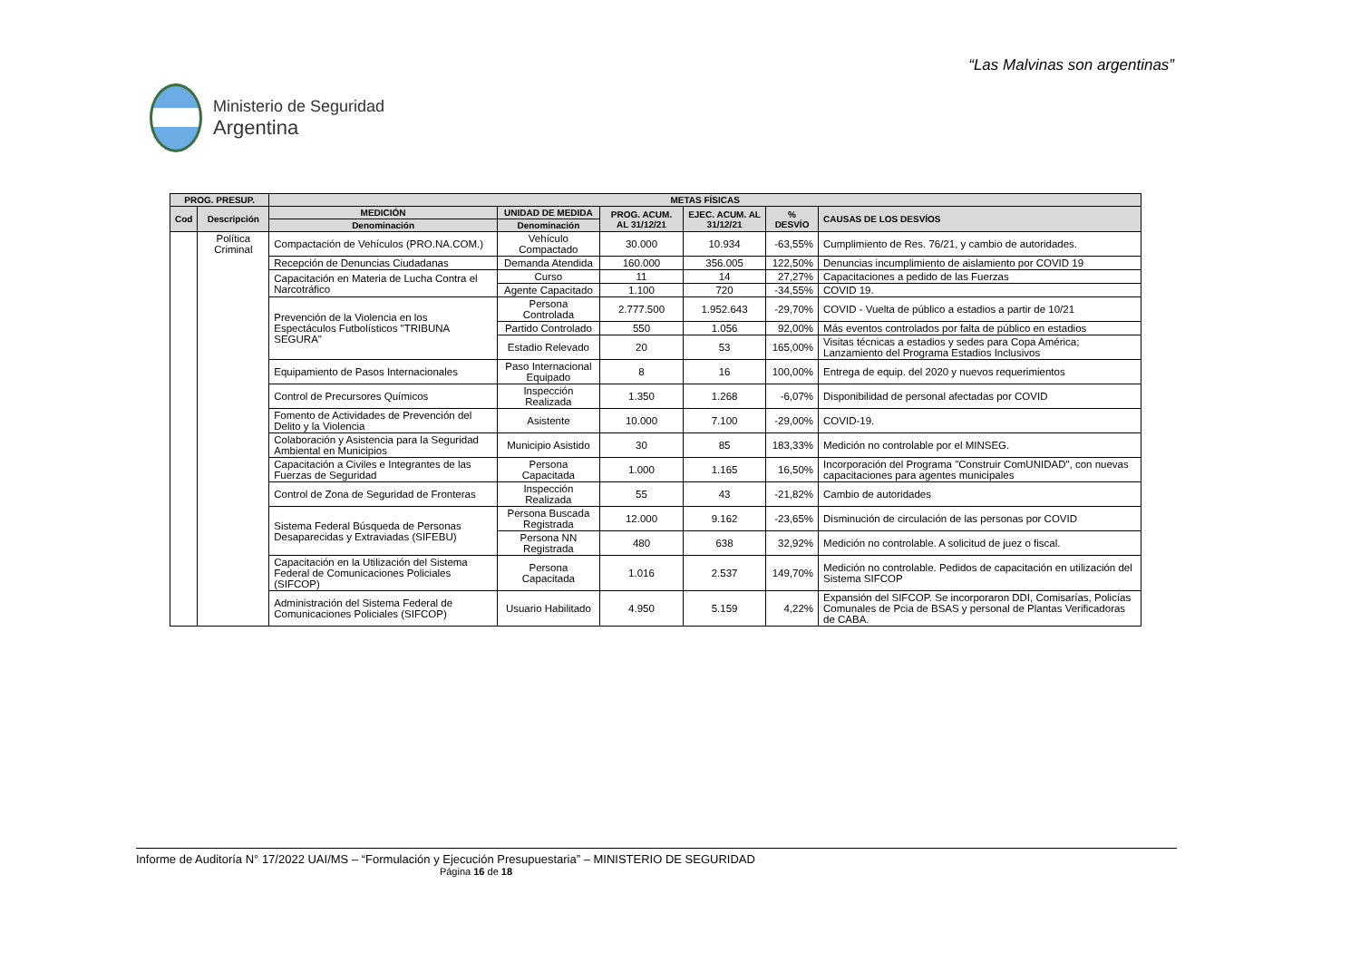“Las Malvinas son argentinas”
Ministerio de Seguridad
Argentina
| PROG. PRESUP. | | METAS FÍSICAS | | | | | |
| --- | --- | --- | --- | --- | --- | --- | --- |
| Cod | Descripción | MEDICIÓN | UNIDAD DE MEDIDA | PROG. ACUM. AL 31/12/21 | EJEC. ACUM. AL 31/12/21 | % DESVÍO | CAUSAS DE LOS DESVÍOS |
| | | Denominación | Denominación | | | | |
| | Política Criminal | Compactación de Vehículos (PRO.NA.COM.) | Vehículo Compactado | 30.000 | 10.934 | -63,55% | Cumplimiento de Res. 76/21, y cambio de autoridades. |
| | | Recepción de Denuncias Ciudadanas | Demanda Atendida | 160.000 | 356.005 | 122,50% | Denuncias incumplimiento de aislamiento por COVID 19 |
| | | Capacitación en Materia de Lucha Contra el Narcotráfico | Curso | 11 | 14 | 27,27% | Capacitaciones a pedido de las Fuerzas |
| | | | Agente Capacitado | 1.100 | 720 | -34,55% | COVID 19. |
| | | Prevención de la Violencia en los Espectáculos Futbolísticos "TRIBUNA SEGURA" | Persona Controlada | 2.777.500 | 1.952.643 | -29,70% | COVID - Vuelta de público a estadios a partir de 10/21 |
| | | | Partido Controlado | 550 | 1.056 | 92,00% | Más eventos controlados por falta de público en estadios |
| | | | Estadio Relevado | 20 | 53 | 165,00% | Visitas técnicas a estadios y sedes para Copa América; Lanzamiento del Programa Estadios Inclusivos |
| | | Equipamiento de Pasos Internacionales | Paso Internacional Equipado | 8 | 16 | 100,00% | Entrega de equip. del 2020 y nuevos requerimientos |
| | | Control de Precursores Químicos | Inspección Realizada | 1.350 | 1.268 | -6,07% | Disponibilidad de personal afectadas por COVID |
| | | Fomento de Actividades de Prevención del Delito y la Violencia | Asistente | 10.000 | 7.100 | -29,00% | COVID-19. |
| | | Colaboración y Asistencia para la Seguridad Ambiental en Municipios | Municipio Asistido | 30 | 85 | 183,33% | Medición no controlable por el MINSEG. |
| | | Capacitación a Civiles e Integrantes de las Fuerzas de Seguridad | Persona Capacitada | 1.000 | 1.165 | 16,50% | Incorporación del Programa "Construir ComUNIDAD", con nuevas capacitaciones para agentes municipales |
| | | Control de Zona de Seguridad de Fronteras | Inspección Realizada | 55 | 43 | -21,82% | Cambio de autoridades |
| | | Sistema Federal Búsqueda de Personas Desaparecidas y Extraviadas (SIFEBU) | Persona Buscada Registrada | 12.000 | 9.162 | -23,65% | Disminución de circulación de las personas por COVID |
| | | | Persona NN Registrada | 480 | 638 | 32,92% | Medición no controlable. A solicitud de juez o fiscal. |
| | | Capacitación en la Utilización del Sistema Federal de Comunicaciones Policiales (SIFCOP) | Persona Capacitada | 1.016 | 2.537 | 149,70% | Medición no controlable. Pedidos de capacitación en utilización del Sistema SIFCOP |
| | | Administración del Sistema Federal de Comunicaciones Policiales (SIFCOP) | Usuario Habilitado | 4.950 | 5.159 | 4,22% | Expansión del SIFCOP. Se incorporaron DDI, Comisarías, Policías Comunales de Pcia de BSAS y personal de Plantas Verificadoras de CABA. |
Informe de Auditoría N° 17/2022 UAI/MS – “Formulación y Ejecución Presupuestaria” – MINISTERIO DE SEGURIDAD
Página 16 de 18